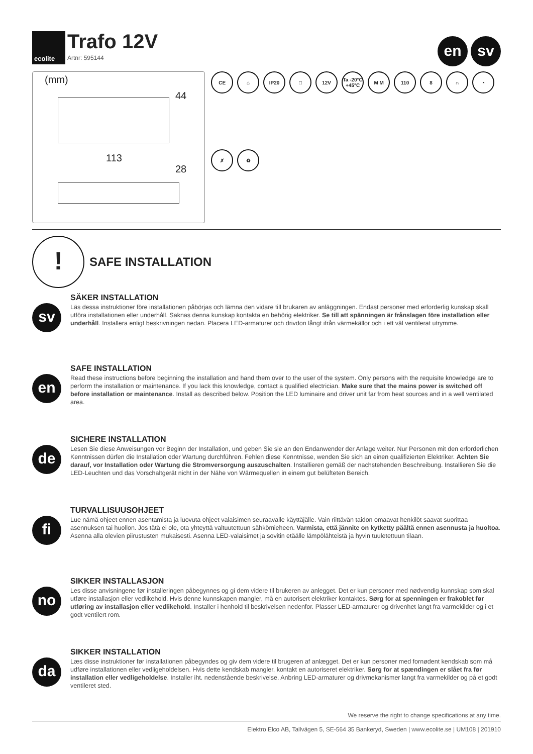ecolite
Trafo 12V
Artnr: 595144
en sv
(mm)
44
113
28
CE ⌂ IP20 □ 12V Ta -20°C +45°C M M 110 8 ∩ ◔ ✗ ♻
!
SAFE INSTALLATION
sv
SÄKER INSTALLATION
Läs dessa instruktioner före installationen påbörjas och lämna den vidare till brukaren av anläggningen. Endast personer med erforderlig kunskap skall utföra installationen eller underhåll. Saknas denna kunskap kontakta en behörig elektriker. Se till att spänningen är frånslagen före installation eller underhåll. Installera enligt beskrivningen nedan. Placera LED-armaturer och drivdon långt ifrån värmekällor och i ett väl ventilerat utrymme.
en
SAFE INSTALLATION
Read these instructions before beginning the installation and hand them over to the user of the system. Only persons with the requisite knowledge are to perform the installation or maintenance. If you lack this knowledge, contact a qualified electrician. Make sure that the mains power is switched off before installation or maintenance. Install as described below. Position the LED luminaire and driver unit far from heat sources and in a well ventilated area.
de
SICHERE INSTALLATION
Lesen Sie diese Anweisungen vor Beginn der Installation, und geben Sie sie an den Endanwender der Anlage weiter. Nur Personen mit den erforderlichen Kenntnissen dürfen die Installation oder Wartung durchführen. Fehlen diese Kenntnisse, wenden Sie sich an einen qualifizierten Elektriker. Achten Sie darauf, vor Installation oder Wartung die Stromversorgung auszuschalten. Installieren gemäß der nachstehenden Beschreibung. Installieren Sie die LED-Leuchten und das Vorschaltgerät nicht in der Nähe von Wärmequellen in einem gut belüfteten Bereich.
fi
TURVALLISUUSOHJEET
Lue nämä ohjeet ennen asentamista ja luovuta ohjeet valaisimen seuraavalle käyttäjälle. Vain riittävän taidon omaavat henkilöt saavat suorittaa asennuksen tai huollon. Jos tätä ei ole, ota yhteyttä valtuutettuun sähkömieheen. Varmista, että jännite on kytketty päältä ennen asennusta ja huoltoa. Asenna alla olevien piirustusten mukaisesti. Asenna LED-valaisimet ja sovitin etäälle lämpölähteistä ja hyvin tuuletettuun tilaan.
no
SIKKER INSTALLASJON
Les disse anvisningene før installeringen påbegynnes og gi dem videre til brukeren av anlegget. Det er kun personer med nødvendig kunnskap som skal utføre installasjon eller vedlikehold. Hvis denne kunnskapen mangler, må en autorisert elektriker kontaktes. Sørg for at spenningen er frakoblet før utføring av installasjon eller vedlikehold. Installer i henhold til beskrivelsen nedenfor. Plasser LED-armaturer og drivenhet langt fra varmekilder og i et godt ventilert rom.
da
SIKKER INSTALLATION
Læs disse instruktioner før installationen påbegyndes og giv dem videre til brugeren af anlægget. Det er kun personer med fornødent kendskab som må udføre installationen eller vedligeholdelsen. Hvis dette kendskab mangler, kontakt en autoriseret elektriker. Sørg for at spændingen er slået fra før installation eller vedligeholdelse. Installer iht. nedenstående beskrivelse. Anbring LED-armaturer og drivmekanismer langt fra varmekilder og på et godt ventileret sted.
We reserve the right to change specifications at any time.
Elektro Elco AB, Tallvägen 5, SE-564 35 Bankeryd, Sweden | www.ecolite.se | UM108 | 201910